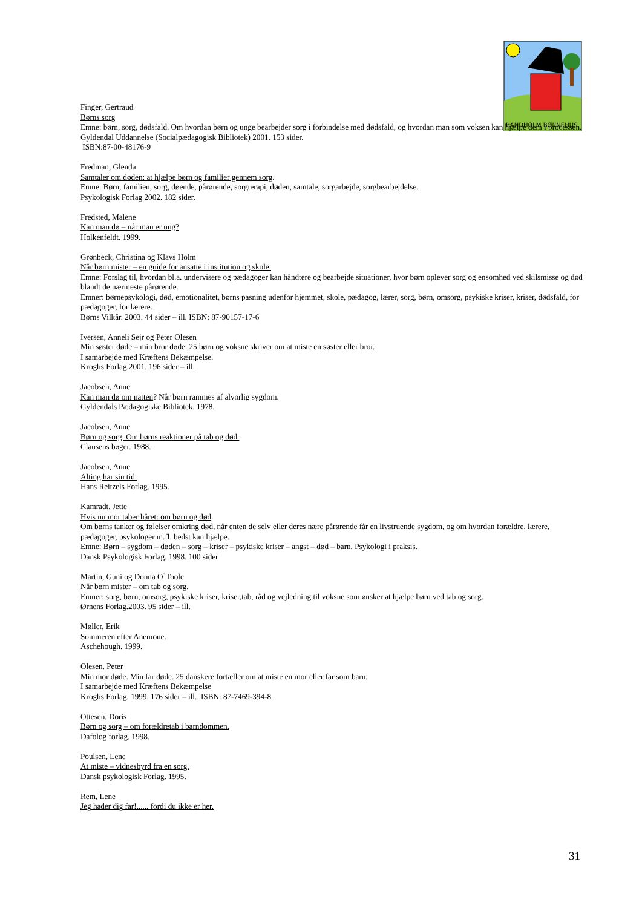BANDHOLM BØRNEHUS
Finger, Gertraud
Børns sorg
Emne: børn, sorg, dødsfald. Om hvordan børn og unge bearbejder sorg i forbindelse med dødsfald, og hvordan man som voksen kan hjælpe dem i processen.
Gyldendal Uddannelse (Socialpædagogisk Bibliotek) 2001. 153 sider.
ISBN:87-00-48176-9
Fredman, Glenda
Samtaler om døden: at hjælpe børn og familier gennem sorg.
Emne: Børn, familien, sorg, døende, pårørende, sorgterapi, døden, samtale, sorgarbejde, sorgbearbejdelse.
Psykologisk Forlag 2002. 182 sider.
Fredsted, Malene
Kan man dø – når man er ung?
Holkenfeldt. 1999.
Grønbeck, Christina og Klavs Holm
Når børn mister – en guide for ansatte i institution og skole.
Emne: Forslag til, hvordan bl.a. undervisere og pædagoger kan håndtere og bearbejde situationer, hvor børn oplever sorg og ensomhed ved skilsmisse og død blandt de nærmeste pårørende.
Emner: børnepsykologi, død, emotionalitet, børns pasning udenfor hjemmet, skole, pædagog, lærer, sorg, børn, omsorg, psykiske kriser, kriser, dødsfald, for pædagoger, for lærere.
Børns Vilkår. 2003. 44 sider – ill. ISBN: 87-90157-17-6
Iversen, Anneli Sejr og Peter Olesen
Min søster døde – min bror døde. 25 børn og voksne skriver om at miste en søster eller bror.
I samarbejde med Kræftens Bekæmpelse.
Kroghs Forlag.2001. 196 sider – ill.
Jacobsen, Anne
Kan man dø om natten? Når børn rammes af alvorlig sygdom.
Gyldendals Pædagogiske Bibliotek. 1978.
Jacobsen, Anne
Børn og sorg. Om børns reaktioner på tab og død.
Clausens bøger. 1988.
Jacobsen, Anne
Alting har sin tid.
Hans Reitzels Forlag. 1995.
Kamradt, Jette
Hvis nu mor taber håret: om børn og død.
Om børns tanker og følelser omkring død, når enten de selv eller deres nære pårørende får en livstruende sygdom, og om hvordan forældre, lærere, pædagoger, psykologer m.fl. bedst kan hjælpe.
Emne: Børn – sygdom – døden – sorg – kriser – psykiske kriser – angst – død – barn. Psykologi i praksis.
Dansk Psykologisk Forlag. 1998. 100 sider
Martin, Guni og Donna O`Toole
Når børn mister – om tab og sorg.
Emner: sorg, børn, omsorg, psykiske kriser, kriser,tab, råd og vejledning til voksne som ønsker at hjælpe børn ved tab og sorg.
Ørnens Forlag.2003. 95 sider – ill.
Møller, Erik
Sommeren efter Anemone.
Aschehough. 1999.
Olesen, Peter
Min mor døde. Min far døde. 25 danskere fortæller om at miste en mor eller far som barn.
I samarbejde med Kræftens Bekæmpelse
Kroghs Forlag. 1999. 176 sider – ill. ISBN: 87-7469-394-8.
Ottesen, Doris
Børn og sorg – om forældretab i barndommen.
Dafolog forlag. 1998.
Poulsen, Lene
At miste – vidnesbyrd fra en sorg.
Dansk psykologisk Forlag. 1995.
Rem, Lene
Jeg hader dig far!...... fordi du ikke er her.
31